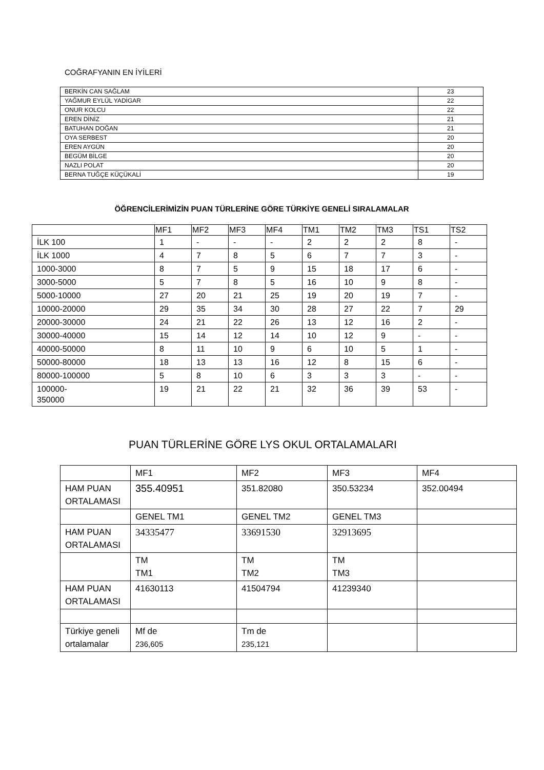COĞRAFYANIN EN İYİLERİ
| BERKİN CAN SAĞLAM | 23 |
| YAĞMUR EYLÜL YADİGAR | 22 |
| ONUR KOLCU | 22 |
| EREN DİNİZ | 21 |
| BATUHAN DOĞAN | 21 |
| OYA SERBEST | 20 |
| EREN AYGÜN | 20 |
| BEGÜM BİLGE | 20 |
| NAZLI POLAT | 20 |
| BERNA TUĞÇE KÜÇÜKALİ | 19 |
ÖĞRENCİLERİMİZİN PUAN TÜRLERİNE GÖRE TÜRKİYE GENELİ SIRALAMALAR
| | MF1 | MF2 | MF3 | MF4 | TM1 | TM2 | TM3 | TS1 | TS2 |
| --- | --- | --- | --- | --- | --- | --- | --- | --- | --- |
| İLK 100 | 1 | - | - | - | 2 | 2 | 2 | 8 | - |
| İLK 1000 | 4 | 7 | 8 | 5 | 6 | 7 | 7 | 3 | - |
| 1000-3000 | 8 | 7 | 5 | 9 | 15 | 18 | 17 | 6 | - |
| 3000-5000 | 5 | 7 | 8 | 5 | 16 | 10 | 9 | 8 | - |
| 5000-10000 | 27 | 20 | 21 | 25 | 19 | 20 | 19 | 7 | - |
| 10000-20000 | 29 | 35 | 34 | 30 | 28 | 27 | 22 | 7 | 29 |
| 20000-30000 | 24 | 21 | 22 | 26 | 13 | 12 | 16 | 2 | - |
| 30000-40000 | 15 | 14 | 12 | 14 | 10 | 12 | 9 | - | - |
| 40000-50000 | 8 | 11 | 10 | 9 | 6 | 10 | 5 | 1 | - |
| 50000-80000 | 18 | 13 | 13 | 16 | 12 | 8 | 15 | 6 | - |
| 80000-100000 | 5 | 8 | 10 | 6 | 3 | 3 | 3 | - | - |
| 100000- 350000 | 19 | 21 | 22 | 21 | 32 | 36 | 39 | 53 | - |
PUAN TÜRLERİNE GÖRE LYS OKUL ORTALAMALARI
| | MF1 | MF2 | MF3 | MF4 |
| HAM PUAN ORTALAMASI | 355.40951 | 351.82080 | 350.53234 | 352.00494 |
| | GENEL TM1 | GENEL TM2 | GENEL TM3 | |
| HAM PUAN ORTALAMASI | 34335477 | 33691530 | 32913695 | |
| | TM TM1 | TM TM2 | TM TM3 | |
| HAM PUAN ORTALAMASI | 41630113 | 41504794 | 41239340 | |
| Türkiye geneli ortalamalar | Mf de 236,605 | Tm de 235,121 | | |